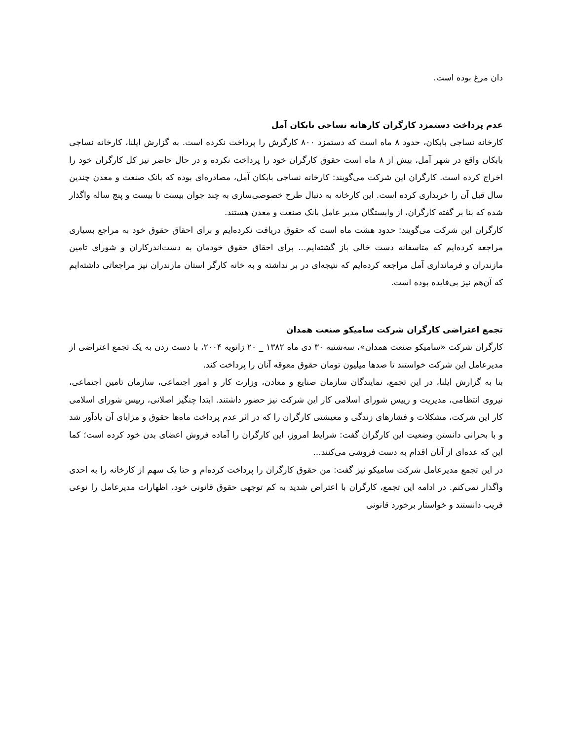دان مرغ بوده است.
عدم پرداخت دستمزد کارگران کارهانه نساجی بابکان آمل
کارخانه نساجی بابکان، حدود ۸ ماه است که دستمزد ۸۰۰ کارگرش را پرداخت نکرده است. به گزارش ایلنا، کارخانه نساجی بابکان واقع در شهر آمل، بیش از ۸ ماه است حقوق کارگران خود را پرداخت نکرده و در حال حاضر نیز کل کارگران خود را اخراج کرده است. کارگران این شرکت می‌گویند: کارخانه نساجی بابکان آمل، مصادره‌ای بوده که بانک صنعت و معدن چندین سال قبل آن را خریداری کرده است. این کارخانه به دنبال طرح خصوصی‌سازی به چند جوان بیست تا بیست و پنج ساله واگذار شده که بنا بر گفته کارگران، از وابستگان مدیر عامل بانک صنعت و معدن هستند.
کارگران این شرکت می‌گویند: حدود هشت ماه است که حقوق دریافت نکرده‌ایم و برای احقاق حقوق خود به مراجع بسیاری مراجعه کرده‌ایم که متاسفانه دست خالی باز گشته‌ایم... برای احقاق حقوق خودمان به دست‌اندرکاران و شورای تامین مازندران و فرمانداری آمل مراجعه کرده‌ایم که نتیجه‌ای در بر نداشته و به خانه کارگر استان مازندران نیز مراجعاتی داشته‌ایم که آن‌هم نیز بی‌فایده بوده است.
تجمع اعتراضی کارگران شرکت سامیکو صنعت همدان
کارگران شرکت «سامیکو صنعت همدان»، سه‌شنبه ۳۰ دی ماه ۱۳۸۲ _ ۲۰ ژانویه ۲۰۰۴، با دست زدن به یک تجمع اعتراضی از مدیرعامل این شرکت خواستند تا صدها میلیون تومان حقوق معوقه آنان را پرداخت کند.
بنا به گزارش ایلنا، در این تجمع، نمایندگان سازمان صنایع و معادن، وزارت کار و امور اجتماعی، سازمان تامین اجتماعی، نیروی انتظامی، مدیریت و رییس شورای اسلامی کار این شرکت نیز حضور داشتند. ابتدا چنگیز اصلانی، رییس شورای اسلامی کار این شرکت، مشکلات و فشارهای زندگی و معیشتی کارگران را که در اثر عدم پرداخت ماه‌ها حقوق و مزایای آن یادآور شد و با بحرانی دانستن وضعیت این کارگران گفت: شرایط امروز، این کارگران را آماده فروش اعضای بدن خود کرده است؛ کما این که عده‌ای از آنان اقدام به دست فروشی می‌کنند...
در این تجمع مدیرعامل شرکت سامیکو نیز گفت: من حقوق کارگران را پرداخت کرده‌ام و حتا یک سهم از کارخانه را به احدی واگذار نمی‌کنم. در ادامه این تجمع، کارگران با اعتراض شدید به کم توجهی حقوق قانونی خود، اظهارات مدیرعامل را نوعی فریب دانستند و خواستار برخورد قانونی